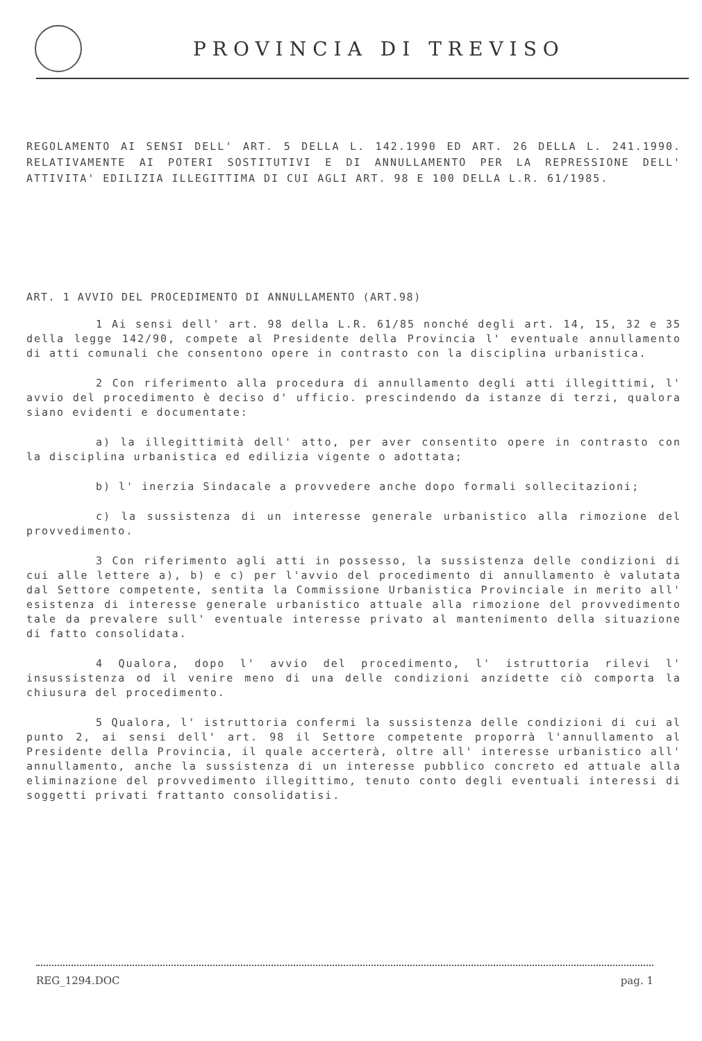PROVINCIA DI TREVISO
REGOLAMENTO AI SENSI DELL' ART. 5 DELLA L. 142.1990 ED ART. 26 DELLA L. 241.1990. RELATIVAMENTE AI POTERI SOSTITUTIVI E DI ANNULLAMENTO PER LA REPRESSIONE DELL' ATTIVITA' EDILIZIA ILLEGITTIMA DI CUI AGLI ART. 98 E 100 DELLA L.R. 61/1985.
ART. 1 AVVIO DEL PROCEDIMENTO DI ANNULLAMENTO (ART.98)
1 Ai sensi dell' art. 98 della L.R. 61/85 nonché degli art. 14, 15, 32 e 35 della legge 142/90, compete al Presidente della Provincia l' eventuale annullamento di atti comunali che consentono opere in contrasto con la disciplina urbanistica.
2 Con riferimento alla procedura di annullamento degli atti illegittimi, l' avvio del procedimento è deciso d' ufficio. prescindendo da istanze di terzi, qualora siano evidenti e documentate:
a) la illegittimità dell' atto, per aver consentito opere in contrasto con la disciplina urbanistica ed edilizia vigente o adottata;
b) l' inerzia Sindacale a provvedere anche dopo formali sollecitazioni;
c) la sussistenza di un interesse generale urbanistico alla rimozione del provvedimento.
3 Con riferimento agli atti in possesso, la sussistenza delle condizioni di cui alle lettere a), b) e c) per l'avvio del procedimento di annullamento è valutata dal Settore competente, sentita la Commissione Urbanistica Provinciale in merito all' esistenza di interesse generale urbanistico attuale alla rimozione del provvedimento tale da prevalere sull' eventuale interesse privato al mantenimento della situazione di fatto consolidata.
4 Qualora, dopo l' avvio del procedimento, l' istruttoria rilevi l' insussistenza od il venire meno di una delle condizioni anzidette ciò comporta la chiusura del procedimento.
5 Qualora, l' istruttoria confermi la sussistenza delle condizioni di cui al punto 2, ai sensi dell' art. 98 il Settore competente proporrà l'annullamento al Presidente della Provincia, il quale accerterà, oltre all' interesse urbanistico all' annullamento, anche la sussistenza di un interesse pubblico concreto ed attuale alla eliminazione del provvedimento illegittimo, tenuto conto degli eventuali interessi di soggetti privati frattanto consolidatisi.
REG_1294.DOC pag. 1